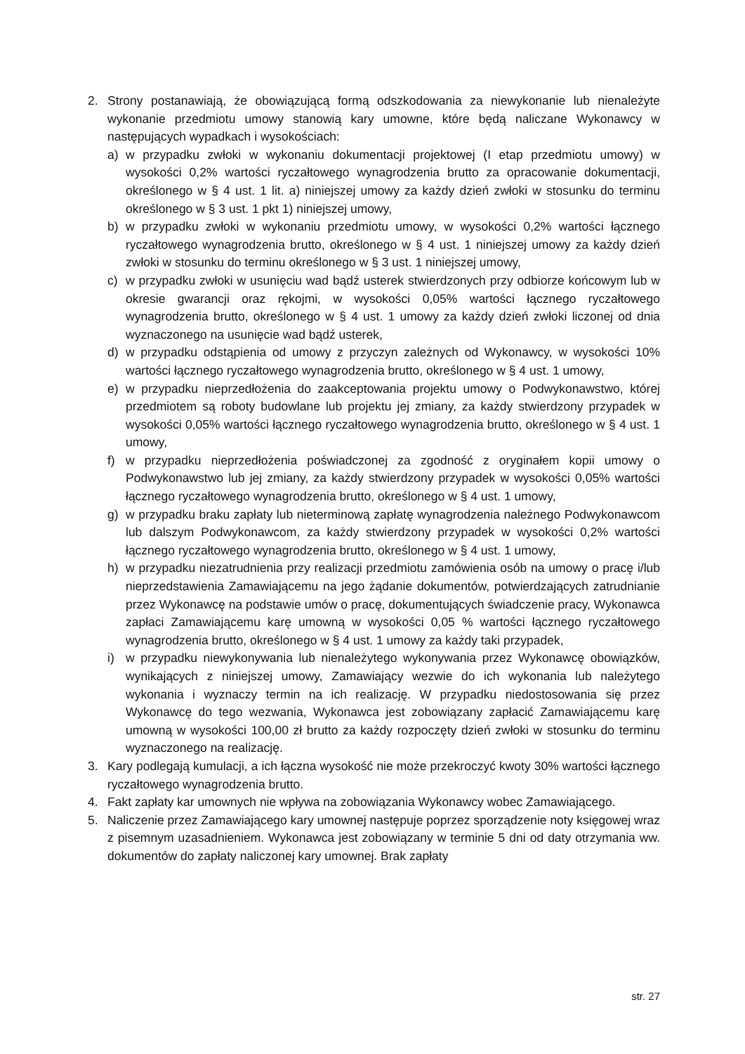2. Strony postanawiają, że obowiązującą formą odszkodowania za niewykonanie lub nienależyte wykonanie przedmiotu umowy stanowią kary umowne, które będą naliczane Wykonawcy w następujących wypadkach i wysokościach:
a) w przypadku zwłoki w wykonaniu dokumentacji projektowej (I etap przedmiotu umowy) w wysokości 0,2% wartości ryczałtowego wynagrodzenia brutto za opracowanie dokumentacji, określonego w § 4 ust. 1 lit. a) niniejszej umowy za każdy dzień zwłoki w stosunku do terminu określonego w § 3 ust. 1 pkt 1) niniejszej umowy,
b) w przypadku zwłoki w wykonaniu przedmiotu umowy, w wysokości 0,2% wartości łącznego ryczałtowego wynagrodzenia brutto, określonego w § 4 ust. 1 niniejszej umowy za każdy dzień zwłoki w stosunku do terminu określonego w § 3 ust. 1 niniejszej umowy,
c) w przypadku zwłoki w usunięciu wad bądź usterek stwierdzonych przy odbiorze końcowym lub w okresie gwarancji oraz rękojmi, w wysokości 0,05% wartości łącznego ryczałtowego wynagrodzenia brutto, określonego w § 4 ust. 1 umowy za każdy dzień zwłoki liczonej od dnia wyznaczonego na usunięcie wad bądź usterek,
d) w przypadku odstąpienia od umowy z przyczyn zależnych od Wykonawcy, w wysokości 10% wartości łącznego ryczałtowego wynagrodzenia brutto, określonego w § 4 ust. 1 umowy,
e) w przypadku nieprzedłożenia do zaakceptowania projektu umowy o Podwykonawstwo, której przedmiotem są roboty budowlane lub projektu jej zmiany, za każdy stwierdzony przypadek w wysokości 0,05% wartości łącznego ryczałtowego wynagrodzenia brutto, określonego w § 4 ust. 1 umowy,
f) w przypadku nieprzedłożenia poświadczonej za zgodność z oryginałem kopii umowy o Podwykonawstwo lub jej zmiany, za każdy stwierdzony przypadek w wysokości 0,05% wartości łącznego ryczałtowego wynagrodzenia brutto, określonego w § 4 ust. 1 umowy,
g) w przypadku braku zapłaty lub nieterminową zapłatę wynagrodzenia należnego Podwykonawcom lub dalszym Podwykonawcom, za każdy stwierdzony przypadek w wysokości 0,2% wartości łącznego ryczałtowego wynagrodzenia brutto, określonego w § 4 ust. 1 umowy,
h) w przypadku niezatrudnienia przy realizacji przedmiotu zamówienia osób na umowy o pracę i/lub nieprzedstawienia Zamawiającemu na jego żądanie dokumentów, potwierdzających zatrudnianie przez Wykonawcę na podstawie umów o pracę, dokumentujących świadczenie pracy, Wykonawca zapłaci Zamawiającemu karę umowną w wysokości 0,05 % wartości łącznego ryczałtowego wynagrodzenia brutto, określonego w § 4 ust. 1 umowy za każdy taki przypadek,
i) w przypadku niewykonywania lub nienależytego wykonywania przez Wykonawcę obowiązków, wynikających z niniejszej umowy, Zamawiający wezwie do ich wykonania lub należytego wykonania i wyznaczy termin na ich realizację. W przypadku niedostosowania się przez Wykonawcę do tego wezwania, Wykonawca jest zobowiązany zapłacić Zamawiającemu karę umowną w wysokości 100,00 zł brutto za każdy rozpoczęty dzień zwłoki w stosunku do terminu wyznaczonego na realizację.
3. Kary podlegają kumulacji, a ich łączna wysokość nie może przekroczyć kwoty 30% wartości łącznego ryczałtowego wynagrodzenia brutto.
4. Fakt zapłaty kar umownych nie wpływa na zobowiązania Wykonawcy wobec Zamawiającego.
5. Naliczenie przez Zamawiającego kary umownej następuje poprzez sporządzenie noty księgowej wraz z pisemnym uzasadnieniem. Wykonawca jest zobowiązany w terminie 5 dni od daty otrzymania ww. dokumentów do zapłaty naliczonej kary umownej. Brak zapłaty
str. 27